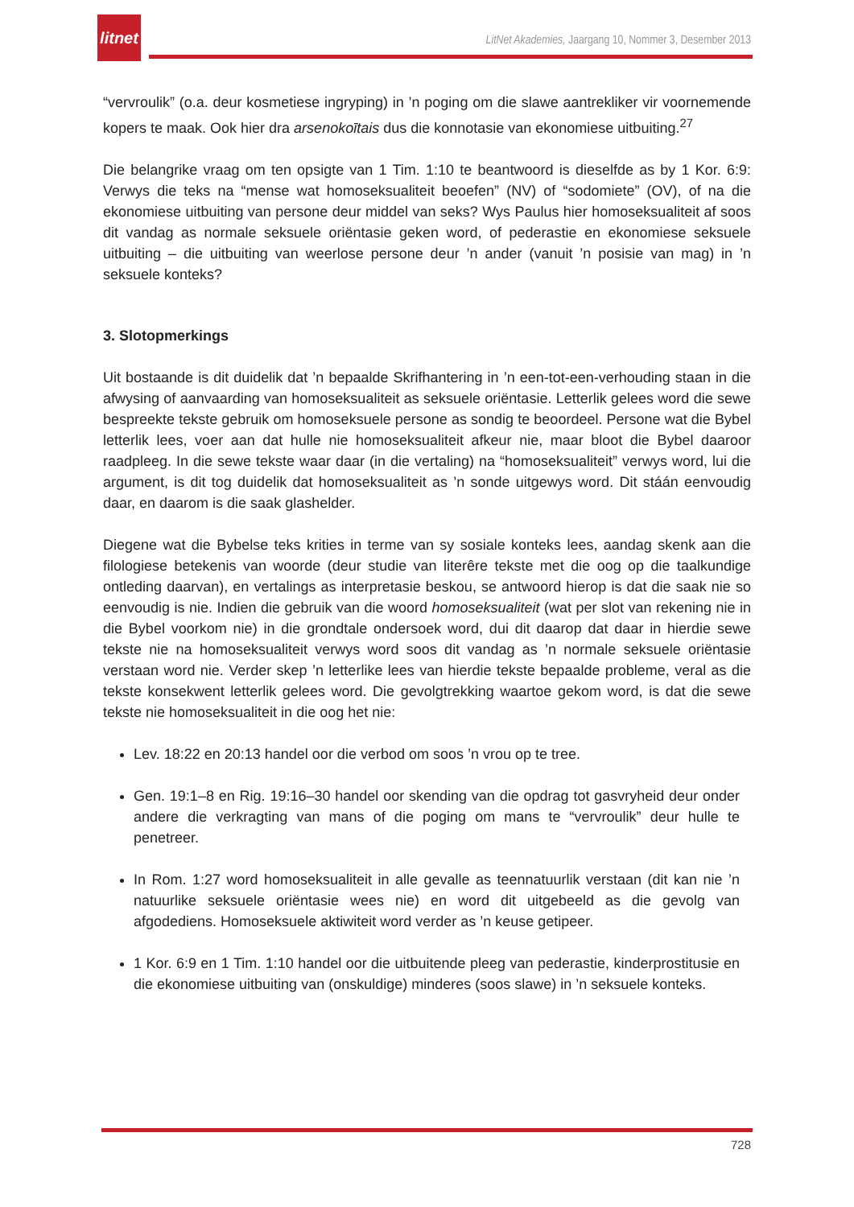litnet
LitNet Akademies, Jaargang 10, Nommer 3, Desember 2013
“vervroulik” (o.a. deur kosmetiese ingryping) in ’n poging om die slawe aantrekliker vir voornemende kopers te maak. Ook hier dra arsenokoītais dus die konnotasie van ekonomiese uitbuiting.<sup>27</sup>
Die belangrike vraag om ten opsigte van 1 Tim. 1:10 te beantwoord is dieselfde as by 1 Kor. 6:9: Verwys die teks na “mense wat homoseksualiteit beoefen” (NV) of “sodomiete” (OV), of na die ekonomiese uitbuiting van persone deur middel van seks? Wys Paulus hier homoseksualiteit af soos dit vandag as normale seksuele oriëntasie geken word, of pederastie en ekonomiese seksuele uitbuiting – die uitbuiting van weerlose persone deur ’n ander (vanuit ’n posisie van mag) in ’n seksuele konteks?
3. Slotopmerkings
Uit bostaande is dit duidelik dat ’n bepaalde Skrifhantering in ’n een-tot-een-verhouding staan in die afwysing of aanvaarding van homoseksualiteit as seksuele oriëntasie. Letterlik gelees word die sewe bespreekte tekste gebruik om homoseksuele persone as sondig te beoordeel. Persone wat die Bybel letterlik lees, voer aan dat hulle nie homoseksualiteit afkeur nie, maar bloot die Bybel daaroor raadpleeg. In die sewe tekste waar daar (in die vertaling) na “homoseksualiteit” verwys word, lui die argument, is dit tog duidelik dat homoseksualiteit as ’n sonde uitgewys word. Dit stáán eenvoudig daar, en daarom is die saak glashelder.
Diegene wat die Bybelse teks krities in terme van sy sosiale konteks lees, aandag skenk aan die filologiese betekenis van woorde (deur studie van literêre tekste met die oog op die taalkundige ontleding daarvan), en vertalings as interpretasie beskou, se antwoord hierop is dat die saak nie so eenvoudig is nie. Indien die gebruik van die woord homoseksualiteit (wat per slot van rekening nie in die Bybel voorkom nie) in die grondtale ondersoek word, dui dit daarop dat daar in hierdie sewe tekste nie na homoseksualiteit verwys word soos dit vandag as ’n normale seksuele oriëntasie verstaan word nie. Verder skep ’n letterlike lees van hierdie tekste bepaalde probleme, veral as die tekste konsekwent letterlik gelees word. Die gevolgtrekking waartoe gekom word, is dat die sewe tekste nie homoseksualiteit in die oog het nie:
Lev. 18:22 en 20:13 handel oor die verbod om soos ’n vrou op te tree.
Gen. 19:1–8 en Rig. 19:16–30 handel oor skending van die opdrag tot gasvryheid deur onder andere die verkragting van mans of die poging om mans te “vervroulik” deur hulle te penetreer.
In Rom. 1:27 word homoseksualiteit in alle gevalle as teennatuurlik verstaan (dit kan nie ’n natuurlike seksuele oriëntasie wees nie) en word dit uitgebeeld as die gevolg van afgodediens. Homoseksuele aktiwiteit word verder as ’n keuse getipeer.
1 Kor. 6:9 en 1 Tim. 1:10 handel oor die uitbuitende pleeg van pederastie, kinderprostitusie en die ekonomiese uitbuiting van (onskuldige) minderes (soos slawe) in ’n seksuele konteks.
728